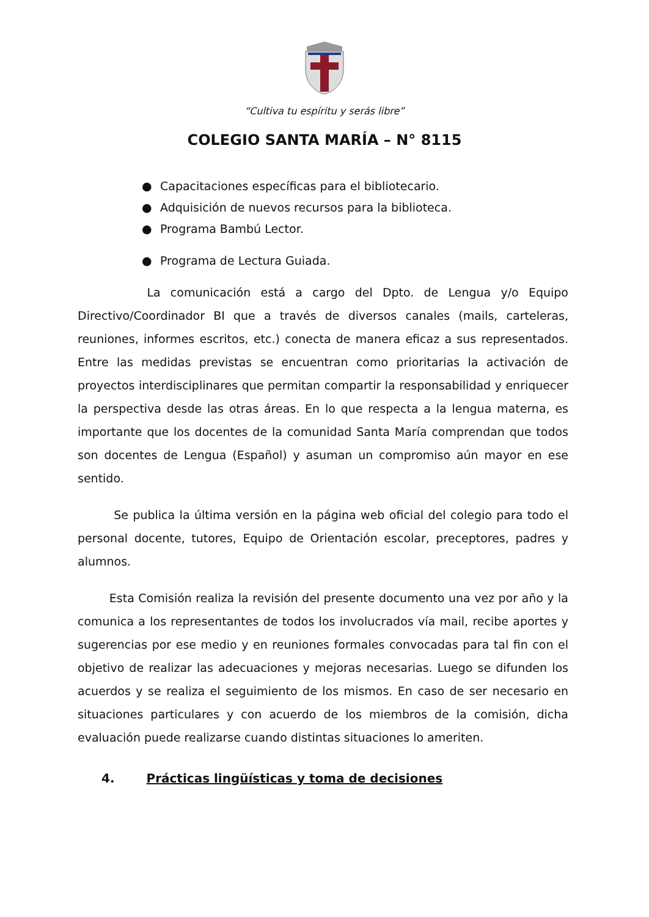“Cultiva tu espíritu y serás libre”
COLEGIO SANTA MARÍA – N° 8115
● Capacitaciones específicas para el bibliotecario.
● Adquisición de nuevos recursos para la biblioteca.
● Programa Bambú Lector.
● Programa de Lectura Guiada.
La comunicación está a cargo del Dpto. de Lengua y/o Equipo Directivo/Coordinador BI que a través de diversos canales (mails, carteleras, reuniones, informes escritos, etc.) conecta de manera eficaz a sus representados. Entre las medidas previstas se encuentran como prioritarias la activación de proyectos interdisciplinares que permitan compartir la responsabilidad y enriquecer la perspectiva desde las otras áreas. En lo que respecta a la lengua materna, es importante que los docentes de la comunidad Santa María comprendan que todos son docentes de Lengua (Español) y asuman un compromiso aún mayor en ese sentido.
Se publica la última versión en la página web oficial del colegio para todo el personal docente, tutores, Equipo de Orientación escolar, preceptores, padres y alumnos.
Esta Comisión realiza la revisión del presente documento una vez por año y la comunica a los representantes de todos los involucrados vía mail, recibe aportes y sugerencias por ese medio y en reuniones formales convocadas para tal fin con el objetivo de realizar las adecuaciones y mejoras necesarias. Luego se difunden los acuerdos y se realiza el seguimiento de los mismos. En caso de ser necesario en situaciones particulares y con acuerdo de los miembros de la comisión, dicha evaluación puede realizarse cuando distintas situaciones lo ameriten.
4. Prácticas lingüísticas y toma de decisiones